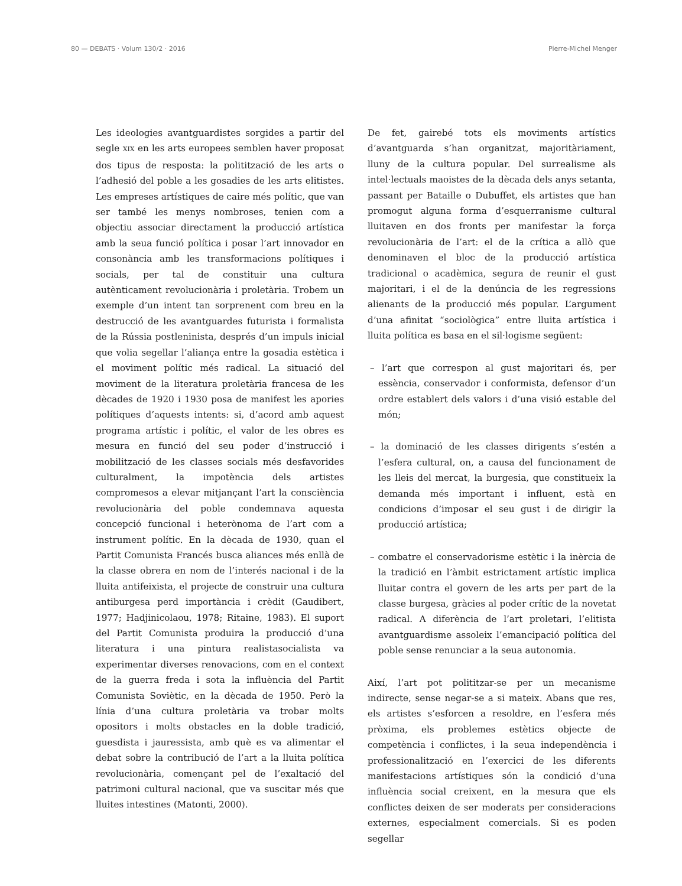80 — DEBATS · Volum 130/2 · 2016 Pierre-Michel Menger
Les ideologies avantguardistes sorgides a partir del segle XIX en les arts europees semblen haver proposat dos tipus de resposta: la politització de les arts o l’adhesió del poble a les gosadies de les arts elitistes. Les empreses artístiques de caire més polític, que van ser també les menys nombroses, tenien com a objectiu associar directament la producció artística amb la seua funció política i posar l’art innovador en consonància amb les transformacions polítiques i socials, per tal de constituir una cultura autènticament revolucionària i proletària. Trobem un exemple d’un intent tan sorprenent com breu en la destrucció de les avantguardes futurista i formalista de la Rússia postleninista, després d’un impuls inicial que volia segellar l’aliança entre la gosadia estètica i el moviment polític més radical. La situació del moviment de la literatura proletària francesa de les dècades de 1920 i 1930 posa de manifest les apories polítiques d’aquests intents: si, d’acord amb aquest programa artístic i polític, el valor de les obres es mesura en funció del seu poder d’instrucció i mobilització de les classes socials més desfavorides culturalment, la impotència dels artistes compromesos a elevar mitjançant l’art la consciència revolucionària del poble condemnava aquesta concepció funcional i heterònoma de l’art com a instrument polític. En la dècada de 1930, quan el Partit Comunista Francés busca aliances més enllà de la classe obrera en nom de l’interés nacional i de la lluita antifeixista, el projecte de construir una cultura antiburgesa perd importància i crèdit (Gaudibert, 1977; Hadjinicolaou, 1978; Ritaine, 1983). El suport del Partit Comunista produira la producció d’una literatura i una pintura realistasocialista va experimentar diverses renovacions, com en el context de la guerra freda i sota la influència del Partit Comunista Soviètic, en la dècada de 1950. Però la línia d’una cultura proletària va trobar molts opositors i molts obstacles en la doble tradició, guesdista i jauressista, amb què es va alimentar el debat sobre la contribució de l’art a la lluita política revolucionària, començant pel de l’exaltació del patrimoni cultural nacional, que va suscitar més que lluites intestines (Matonti, 2000).
De fet, gairebé tots els moviments artístics d’avantguarda s’han organitzat, majoritàriament, lluny de la cultura popular. Del surrealisme als intel·lectuals maoistes de la dècada dels anys setanta, passant per Bataille o Dubuffet, els artistes que han promogut alguna forma d’esquerranisme cultural lluitaven en dos fronts per manifestar la força revolucionària de l’art: el de la crítica a allò que denominaven el bloc de la producció artística tradicional o acadèmica, segura de reunir el gust majoritari, i el de la denúncia de les regressions alienants de la producció més popular. L’argument d’una afinitat “sociològica” entre lluita artística i lluita política es basa en el sil·logisme següent:
– l’art que correspon al gust majoritari és, per essència, conservador i conformista, defensor d’un ordre establert dels valors i d’una visió estable del món;
– la dominació de les classes dirigents s’estén a l’esfera cultural, on, a causa del funcionament de les lleis del mercat, la burgesia, que constitueix la demanda més important i influent, està en condicions d’imposar el seu gust i de dirigir la producció artística;
– combatre el conservadorisme estètic i la inèrcia de la tradició en l’àmbit estrictament artístic implica lluitar contra el govern de les arts per part de la classe burgesa, gràcies al poder crític de la novetat radical. A diferència de l’art proletari, l’elitista avantguardisme assoleix l’emancipació política del poble sense renunciar a la seua autonomia.
Així, l’art pot polititzar-se per un mecanisme indirecte, sense negar-se a si mateix. Abans que res, els artistes s’esforcen a resoldre, en l’esfera més pròxima, els problemes estètics objecte de competència i conflictes, i la seua independència i professionalització en l’exercici de les diferents manifestacions artístiques són la condició d’una influència social creixent, en la mesura que els conflictes deixen de ser moderats per consideracions externes, especialment comercials. Si es poden segellar